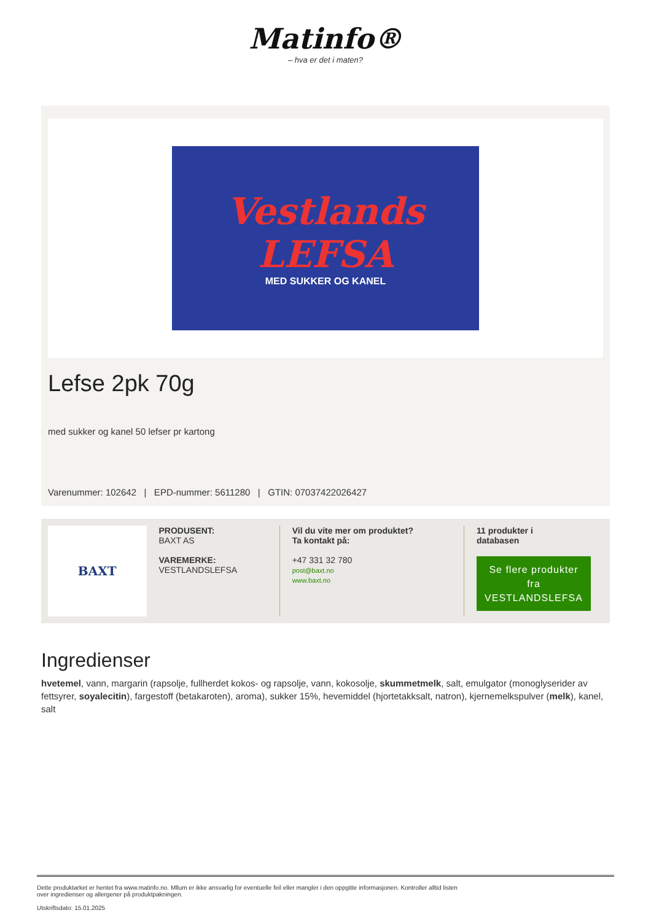Matinfo®
– hva er det i maten?
Vestlands
LEFSA
MED SUKKER OG KANEL
Lefse 2pk 70g
med sukker og kanel 50 lefser pr kartong
Varenummer: 102642 | EPD-nummer: 5611280 | GTIN: 07037422026427
BAXT
PRODUSENT:
BAXT AS
VAREMERKE:
VESTLANDSLEFSA
Vil du vite mer om produktet?
Ta kontakt på:
+47 331 32 780
post@baxt.no
www.baxt.no
11 produkter i
databasen
Se flere produkter fra VESTLANDSLEFSA
Ingredienser
hvetemel, vann, margarin (rapsolje, fullherdet kokos- og rapsolje, vann, kokosolje, skummetmelk, salt, emulgator (monoglyserider av fettsyrer, soyalecitin), fargestoff (betakaroten), aroma), sukker 15%, hevemiddel (hjortetakksalt, natron), kjernemelkspulver (melk), kanel, salt
Dette produktarket er hentet fra www.matinfo.no. Mllum er ikke ansvarlig for eventuelle feil eller mangler i den oppgitte informasjonen. Kontroller alltid listen
over ingredienser og allergener på produktpakningen.
Utskriftsdato: 15.01.2025